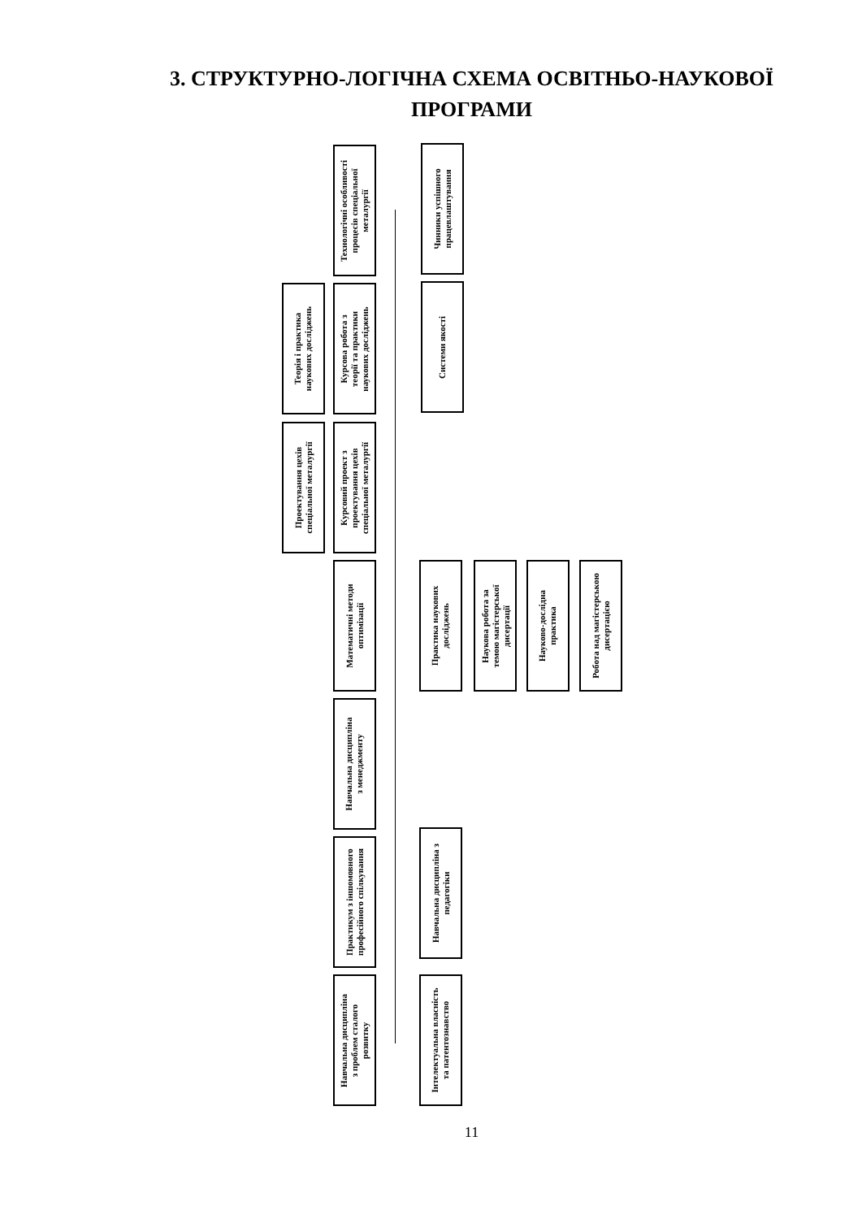3. СТРУКТУРНО-ЛОГІЧНА СХЕМА ОСВІТНЬО-НАУКОВОЇ
ПРОГРАМИ
Технологічні особливості
процесів спеціальної
металургії
Чинники успішного
працевлаштування
Теорія і практика
наукових досліджень
Курсова робота з
теорії та практики
наукових досліджень
Системи якості
Проектування цехів
спеціальної металургії
Курсовий проект з
проектування цехів
спеціальної металургії
Математичні методи
оптимізації
Практика наукових
досліджень
Наукова робота за
темою магістерської
дисертації
Науково-дослідна
практика
Робота над магістерською
дисертацією
Навчальна дисципліна
з менеджменту
Практикум з іншомовного
професійного спілкування
Навчальна дисципліна з
педагогіки
Навчальна дисципліна
з проблем сталого
розвитку
Інтелектуальна власність
та патентознавство
11